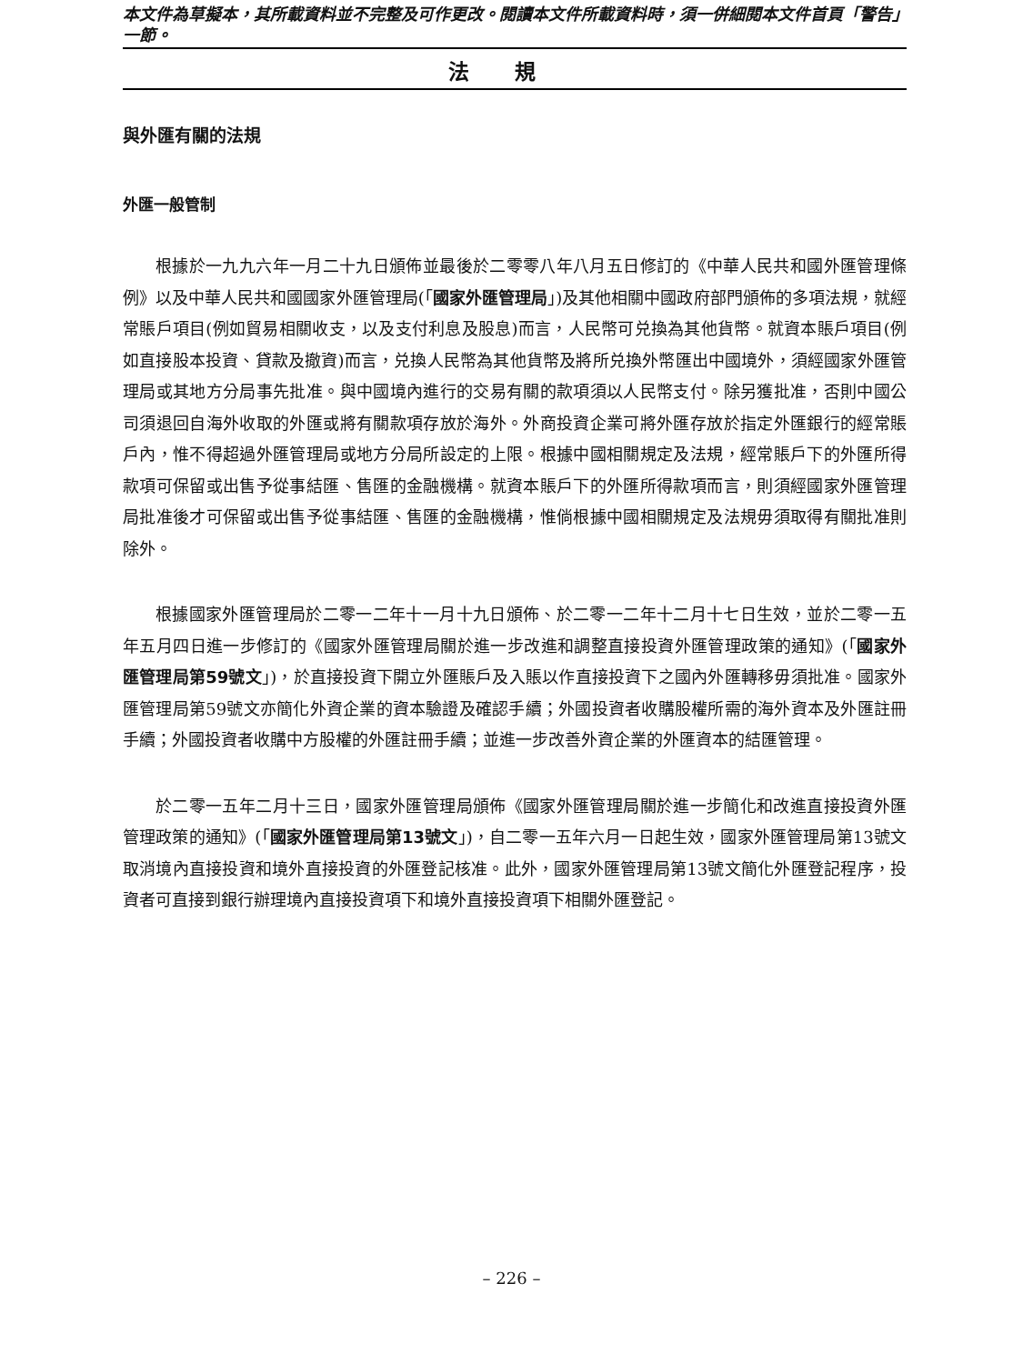本文件為草擬本，其所載資料並不完整及可作更改。閱讀本文件所載資料時，須一併細閱本文件首頁「警告」一節。
法規
與外匯有關的法規
外匯一般管制
根據於一九九六年一月二十九日頒佈並最後於二零零八年八月五日修訂的《中華人民共和國外匯管理條例》以及中華人民共和國國家外匯管理局(「國家外匯管理局」)及其他相關中國政府部門頒佈的多項法規，就經常賬戶項目(例如貿易相關收支，以及支付利息及股息)而言，人民幣可兑換為其他貨幣。就資本賬戶項目(例如直接股本投資、貸款及撤資)而言，兑換人民幣為其他貨幣及將所兑換外幣匯出中國境外，須經國家外匯管理局或其地方分局事先批准。與中國境內進行的交易有關的款項須以人民幣支付。除另獲批准，否則中國公司須退回自海外收取的外匯或將有關款項存放於海外。外商投資企業可將外匯存放於指定外匯銀行的經常賬戶內，惟不得超過外匯管理局或地方分局所設定的上限。根據中國相關規定及法規，經常賬戶下的外匯所得款項可保留或出售予從事結匯、售匯的金融機構。就資本賬戶下的外匯所得款項而言，則須經國家外匯管理局批准後才可保留或出售予從事結匯、售匯的金融機構，惟倘根據中國相關規定及法規毋須取得有關批准則除外。
根據國家外匯管理局於二零一二年十一月十九日頒佈、於二零一二年十二月十七日生效，並於二零一五年五月四日進一步修訂的《國家外匯管理局關於進一步改進和調整直接投資外匯管理政策的通知》(「國家外匯管理局第59號文」)，於直接投資下開立外匯賬戶及入賬以作直接投資下之國內外匯轉移毋須批准。國家外匯管理局第59號文亦簡化外資企業的資本驗證及確認手續；外國投資者收購股權所需的海外資本及外匯註冊手續；外國投資者收購中方股權的外匯註冊手續；並進一步改善外資企業的外匯資本的結匯管理。
於二零一五年二月十三日，國家外匯管理局頒佈《國家外匯管理局關於進一步簡化和改進直接投資外匯管理政策的通知》(「國家外匯管理局第13號文」)，自二零一五年六月一日起生效，國家外匯管理局第13號文取消境內直接投資和境外直接投資的外匯登記核准。此外，國家外匯管理局第13號文簡化外匯登記程序，投資者可直接到銀行辦理境內直接投資項下和境外直接投資項下相關外匯登記。
– 226 –